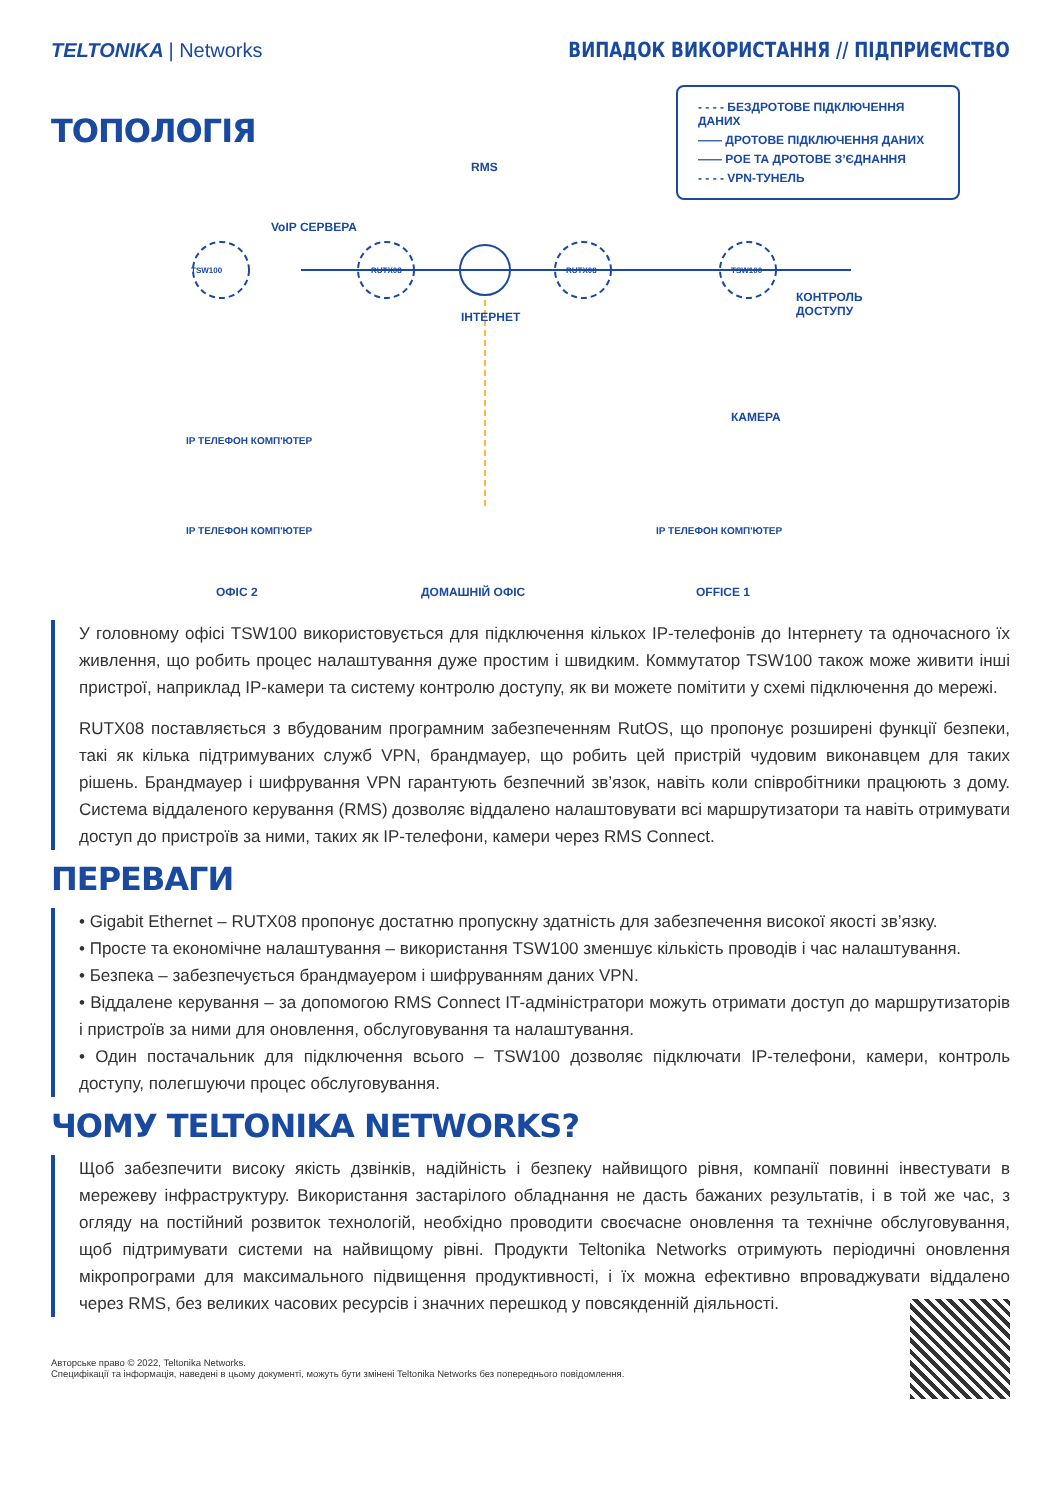TELTONIKA | Networks
ВИПАДОК ВИКОРИСТАННЯ // ПІДПРИЄМСТВО
ТОПОЛОГІЯ
- - - - БЕЗДРОТОВЕ ПІДКЛЮЧЕННЯ ДАНИХ
—— ДРОТОВЕ ПІДКЛЮЧЕННЯ ДАНИХ
—— POE ТА ДРОТОВЕ З’ЄДНАННЯ
- - - - VPN-ТУНЕЛЬ
VoIP СЕРВЕРА
RMS
ІНТЕРНЕТ
TSW100 RUTX08 RUTX08 TSW100
КОНТРОЛЬ
ДОСТУПУ
КАМЕРА
IP ТЕЛЕФОН КОМП'ЮТЕР
IP ТЕЛЕФОН КОМП'ЮТЕР IP ТЕЛЕФОН КОМП'ЮТЕР
ОФІС 2 ДОМАШНІЙ ОФІС OFFICE 1
У головному офісі TSW100 використовується для підключення кількох IP-телефонів до Інтернету та одночасного їх живлення, що робить процес налаштування дуже простим і швидким. Коммутатор TSW100 також може живити інші пристрої, наприклад IP-камери та систему контролю доступу, як ви можете помітити у схемі підключення до мережі.
RUTX08 поставляється з вбудованим програмним забезпеченням RutOS, що пропонує розширені функції безпеки, такі як кілька підтримуваних служб VPN, брандмауер, що робить цей пристрій чудовим виконавцем для таких рішень. Брандмауер і шифрування VPN гарантують безпечний зв’язок, навіть коли співробітники працюють з дому. Система віддаленого керування (RMS) дозволяє віддалено налаштовувати всі маршрутизатори та навіть отримувати доступ до пристроїв за ними, таких як IP-телефони, камери через RMS Connect.
ПЕРЕВАГИ
• Gigabit Ethernet – RUTX08 пропонує достатню пропускну здатність для забезпечення високої якості зв’язку.
• Просте та економічне налаштування – використання TSW100 зменшує кількість проводів і час налаштування.
• Безпека – забезпечується брандмауером і шифруванням даних VPN.
• Віддалене керування – за допомогою RMS Connect IT-адміністратори можуть отримати доступ до маршрутизаторів і пристроїв за ними для оновлення, обслуговування та налаштування.
• Один постачальник для підключення всього – TSW100 дозволяє підключати IP-телефони, камери, контроль доступу, полегшуючи процес обслуговування.
ЧОМУ TELTONIKA NETWORKS?
Щоб забезпечити високу якість дзвінків, надійність і безпеку найвищого рівня, компанії повинні інвестувати в мережеву інфраструктуру. Використання застарілого обладнання не дасть бажаних результатів, і в той же час, з огляду на постійний розвиток технологій, необхідно проводити своєчасне оновлення та технічне обслуговування, щоб підтримувати системи на найвищому рівні. Продукти Teltonika Networks отримують періодичні оновлення мікропрограми для максимального підвищення продуктивності, і їх можна ефективно впроваджувати віддалено через RMS, без великих часових ресурсів і значних перешкод у повсякденній діяльності.
Авторське право © 2022, Teltonika Networks.
Специфікації та інформація, наведені в цьому документі, можуть бути змінені Teltonika Networks без попереднього повідомлення.